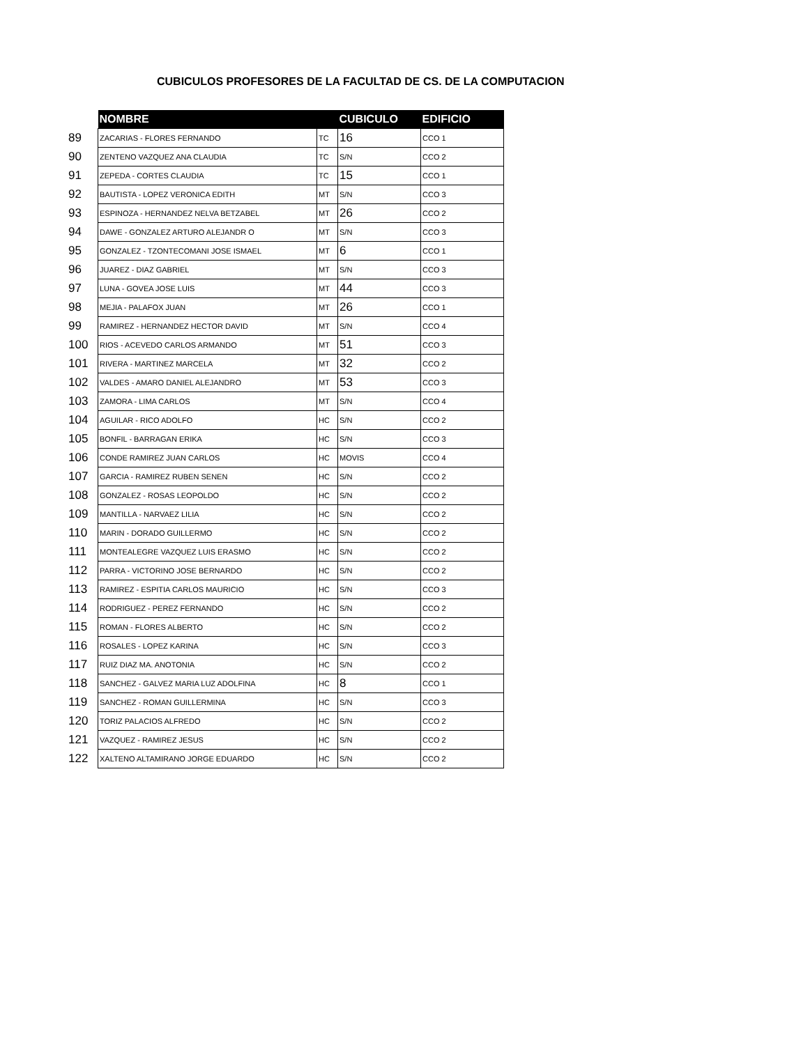CUBICULOS PROFESORES DE LA FACULTAD DE CS. DE LA COMPUTACION
| | NOMBRE | | CUBICULO | EDIFICIO |
| 89 | ZACARIAS - FLORES FERNANDO | TC | 16 | CCO 1 |
| 90 | ZENTENO VAZQUEZ ANA CLAUDIA | TC | S/N | CCO 2 |
| 91 | ZEPEDA - CORTES CLAUDIA | TC | 15 | CCO 1 |
| 92 | BAUTISTA - LOPEZ VERONICA EDITH | MT | S/N | CCO 3 |
| 93 | ESPINOZA - HERNANDEZ NELVA BETZABEL | MT | 26 | CCO 2 |
| 94 | DAWE - GONZALEZ ARTURO ALEJANDR O | MT | S/N | CCO 3 |
| 95 | GONZALEZ - TZONTECOMANI JOSE ISMAEL | MT | 6 | CCO 1 |
| 96 | JUAREZ - DIAZ GABRIEL | MT | S/N | CCO 3 |
| 97 | LUNA - GOVEA JOSE LUIS | MT | 44 | CCO 3 |
| 98 | MEJIA - PALAFOX JUAN | MT | 26 | CCO 1 |
| 99 | RAMIREZ - HERNANDEZ HECTOR DAVID | MT | S/N | CCO 4 |
| 100 | RIOS - ACEVEDO CARLOS ARMANDO | MT | 51 | CCO 3 |
| 101 | RIVERA - MARTINEZ MARCELA | MT | 32 | CCO 2 |
| 102 | VALDES - AMARO DANIEL ALEJANDRO | MT | 53 | CCO 3 |
| 103 | ZAMORA - LIMA CARLOS | MT | S/N | CCO 4 |
| 104 | AGUILAR - RICO ADOLFO | HC | S/N | CCO 2 |
| 105 | BONFIL - BARRAGAN ERIKA | HC | S/N | CCO 3 |
| 106 | CONDE RAMIREZ JUAN CARLOS | HC | MOVIS | CCO 4 |
| 107 | GARCIA - RAMIREZ RUBEN SENEN | HC | S/N | CCO 2 |
| 108 | GONZALEZ - ROSAS LEOPOLDO | HC | S/N | CCO 2 |
| 109 | MANTILLA - NARVAEZ LILIA | HC | S/N | CCO 2 |
| 110 | MARIN - DORADO GUILLERMO | HC | S/N | CCO 2 |
| 111 | MONTEALEGRE VAZQUEZ LUIS ERASMO | HC | S/N | CCO 2 |
| 112 | PARRA - VICTORINO JOSE BERNARDO | HC | S/N | CCO 2 |
| 113 | RAMIREZ - ESPITIA CARLOS MAURICIO | HC | S/N | CCO 3 |
| 114 | RODRIGUEZ - PEREZ FERNANDO | HC | S/N | CCO 2 |
| 115 | ROMAN - FLORES ALBERTO | HC | S/N | CCO 2 |
| 116 | ROSALES - LOPEZ KARINA | HC | S/N | CCO 3 |
| 117 | RUIZ DIAZ MA. ANOTONIA | HC | S/N | CCO 2 |
| 118 | SANCHEZ - GALVEZ MARIA LUZ ADOLFINA | HC | 8 | CCO 1 |
| 119 | SANCHEZ - ROMAN GUILLERMINA | HC | S/N | CCO 3 |
| 120 | TORIZ PALACIOS ALFREDO | HC | S/N | CCO 2 |
| 121 | VAZQUEZ - RAMIREZ JESUS | HC | S/N | CCO 2 |
| 122 | XALTENO ALTAMIRANO JORGE EDUARDO | HC | S/N | CCO 2 |